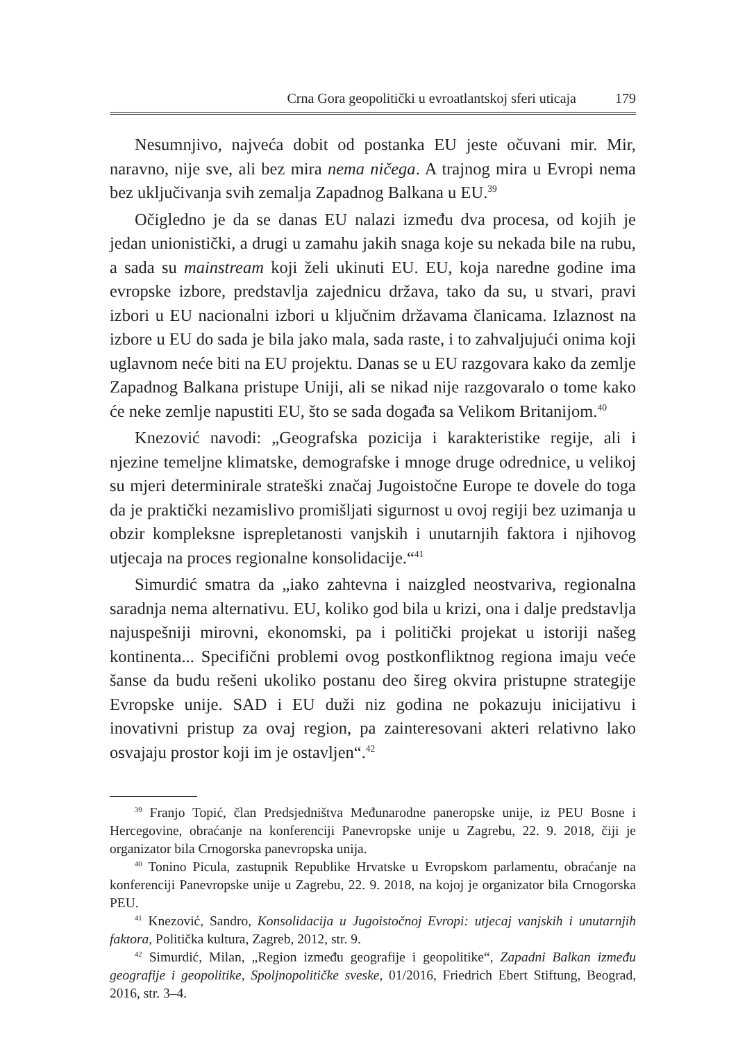Crna Gora geopolitički u evroatlantskoj sferi uticaja 179
Nesumnjivo, najveća dobit od postanka EU jeste očuvani mir. Mir, naravno, nije sve, ali bez mira nema ničega. A trajnog mira u Evropi nema bez uključivanja svih zemalja Zapadnog Balkana u EU.<sup>39</sup>
Očigledno je da se danas EU nalazi između dva procesa, od kojih je jedan unionistički, a drugi u zamahu jakih snaga koje su nekada bile na rubu, a sada su mainstream koji želi ukinuti EU. EU, koja naredne godine ima evropske izbore, predstavlja zajednicu država, tako da su, u stvari, pravi izbori u EU nacionalni izbori u ključnim državama članicama. Izlaznost na izbore u EU do sada je bila jako mala, sada raste, i to zahvaljujući onima koji uglavnom neće biti na EU projektu. Danas se u EU razgovara kako da zemlje Zapadnog Balkana pristupe Uniji, ali se nikad nije razgovaralo o tome kako će neke zemlje napustiti EU, što se sada događa sa Velikom Britanijom.<sup>40</sup>
Knezović navodi: „Geografska pozicija i karakteristike regije, ali i njezine temeljne klimatske, demografske i mnoge druge odrednice, u velikoj su mjeri determinirale strateški značaj Jugoistočne Europe te dovele do toga da je praktički nezamislivo promišljati sigurnost u ovoj regiji bez uzimanja u obzir kompleksne isprepletanosti vanjskih i unutarnjih faktora i njihovog utjecaja na proces regionalne konsolidacije.“<sup>41</sup>
Simurdić smatra da „iako zahtevna i naizgled neostvariva, regionalna saradnja nema alternativu. EU, koliko god bila u krizi, ona i dalje predstavlja najuspešniji mirovni, ekonomski, pa i politički projekat u istoriji našeg kontinenta... Specifični problemi ovog postkonfliktnog regiona imaju veće šanse da budu rešeni ukoliko postanu deo šireg okvira pristupne strategije Evropske unije. SAD i EU duži niz godina ne pokazuju inicijativu i inovativni pristup za ovaj region, pa zainteresovani akteri relativno lako osvajaju prostor koji im je ostavljen“.<sup>42</sup>
<sup>39</sup> Franjo Topić, član Predsjedništva Međunarodne paneropske unije, iz PEU Bosne i Hercegovine, obraćanje na konferenciji Panevropske unije u Zagrebu, 22. 9. 2018, čiji je organizator bila Crnogorska panevropska unija.
<sup>40</sup> Tonino Picula, zastupnik Republike Hrvatske u Evropskom parlamentu, obraćanje na konferenciji Panevropske unije u Zagrebu, 22. 9. 2018, na kojoj je organizator bila Crnogorska PEU.
<sup>41</sup> Knezović, Sandro, Konsolidacija u Jugoistočnoj Evropi: utjecaj vanjskih i unutarnjih faktora, Politička kultura, Zagreb, 2012, str. 9.
<sup>42</sup> Simurdić, Milan, „Region između geografije i geopolitike“, Zapadni Balkan između geografije i geopolitike, Spoljnopolitičke sveske, 01/2016, Friedrich Ebert Stiftung, Beograd, 2016, str. 3–4.